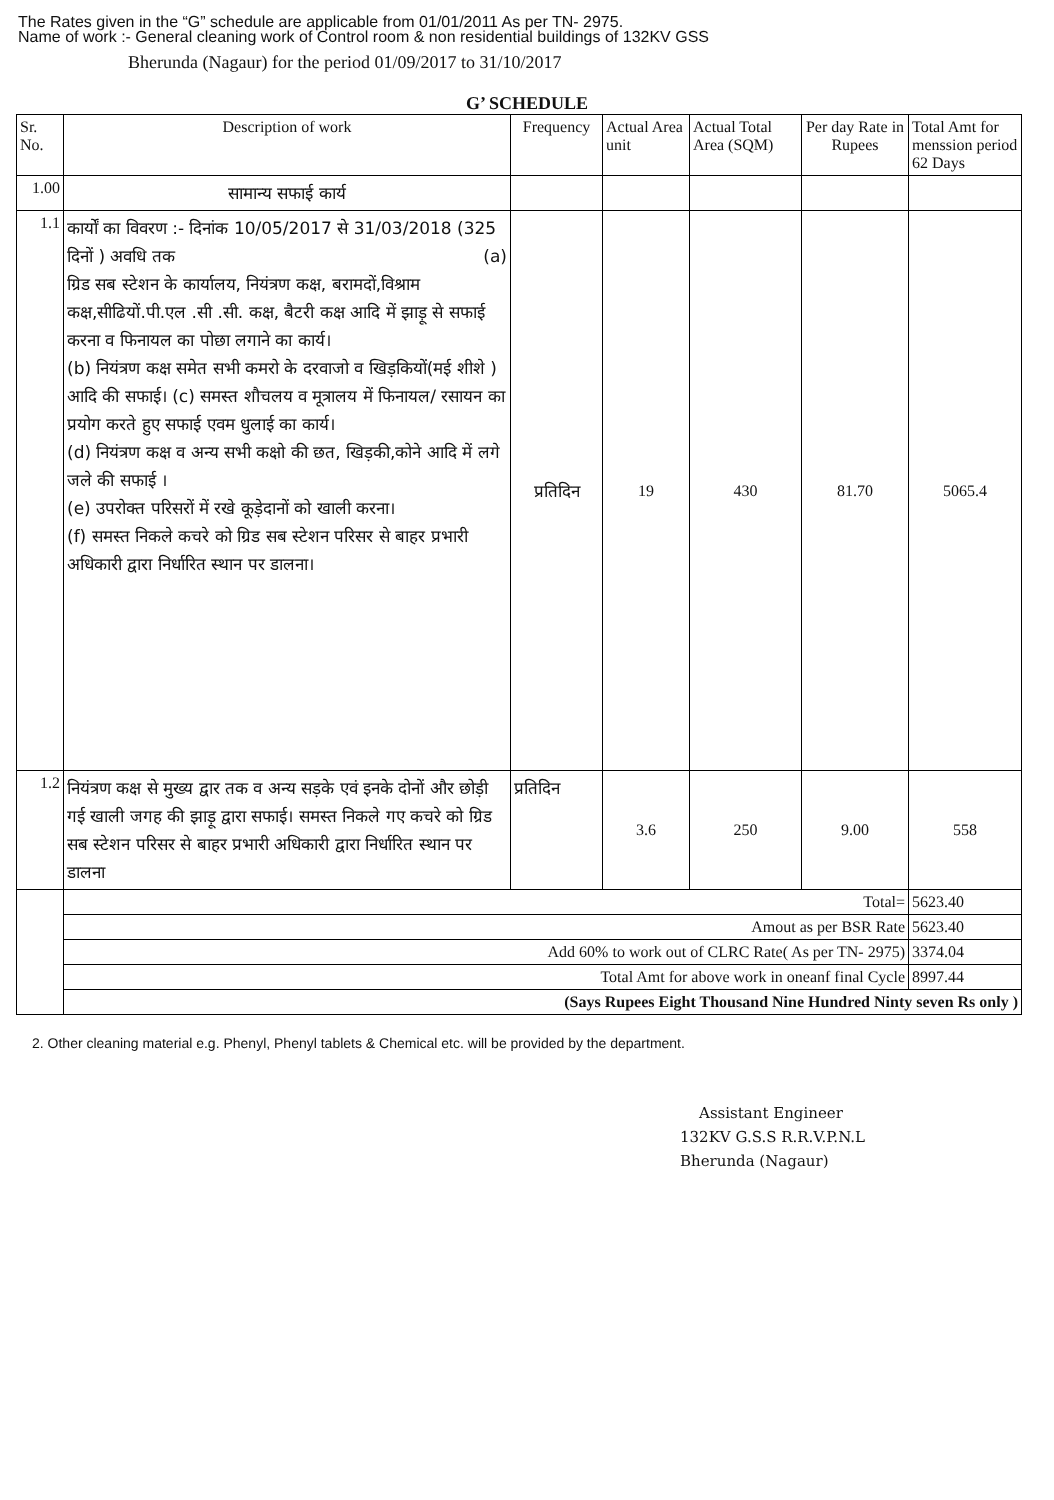The Rates given in the “G” schedule are applicable from 01/01/2011 As per TN- 2975.
Name of work :- General cleaning work of Control room & non residential buildings of 132KV GSS
Bherunda (Nagaur) for the period 01/09/2017 to 31/10/2017
G’ SCHEDULE
| Sr. No. | Description of work | Frequency | Actual Area unit | Actual Total Area (SQM) | Per day Rate in Rupees | Total Amt for menssion period 62 Days |
| --- | --- | --- | --- | --- | --- | --- |
| 1.00 | सामान्य सफाई कार्य | | | | | |
| 1.1 | कार्यों का विवरण :- दिनांक 10/05/2017 से 31/03/2018 (325 दिनों ) अवधि तक (a) ग्रिड सब स्टेशन के कार्यालय, नियंत्रण कक्ष, बरामदों,विश्राम कक्ष,सीढियों.पी.एल .सी .सी. कक्ष, बैटरी कक्ष आदि में झाड़ू से सफाई करना व फिनायल का पोछा लगाने का कार्य। (b) नियंत्रण कक्ष समेत सभी कमरो के दरवाजो व खिड़कियों(मई शीशे ) आदि की सफाई। (c) समस्त शौचलय व मूत्रालय में फिनायल/ रसायन का प्रयोग करते हुए सफाई एवम धुलाई का कार्य। (d) नियंत्रण कक्ष व अन्य सभी कक्षो की छत, खिड़की,कोने आदि में लगे जले की सफाई । (e) उपरोक्त परिसरों में रखे कूड़ेदानों को खाली करना। (f) समस्त निकले कचरे को ग्रिड सब स्टेशन परिसर से बाहर प्रभारी अधिकारी द्वारा निर्धारित स्थान पर डालना। | प्रतिदिन | 19 | 430 | 81.70 | 5065.4 |
| 1.2 | नियंत्रण कक्ष से मुख्य द्वार तक व अन्य सड़के एवं इनके दोनों और छोड़ी गई खाली जगह की झाड़ू द्वारा सफाई। समस्त निकले गए कचरे को ग्रिड सब स्टेशन परिसर से बाहर प्रभारी अधिकारी द्वारा निर्धारित स्थान पर डालना | प्रतिदिन | 3.6 | 250 | 9.00 | 558 |
| | Total= | | | | | 5623.40 |
| | Amout as per BSR Rate | | | | | 5623.40 |
| | Add 60% to work out of CLRC Rate( As per TN- 2975) | | | | | 3374.04 |
| | Total Amt for above work in oneanf final Cycle | | | | | 8997.44 |
| | (Says Rupees Eight Thousand Nine Hundred Ninty seven Rs only ) | | | | | |
2. Other cleaning material e.g. Phenyl, Phenyl tablets & Chemical etc. will be provided by the department.
Assistant Engineer
132KV G.S.S R.R.V.P.N.L
Bherunda (Nagaur)